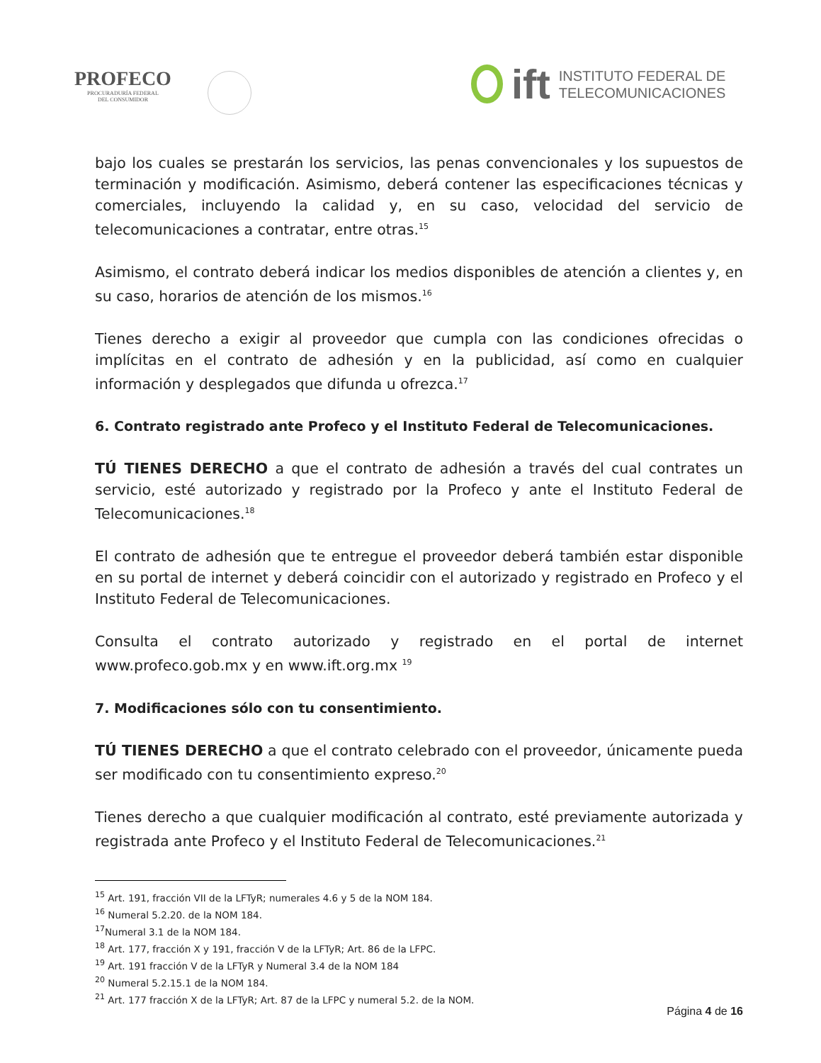PROFECO
PROCURADURÍA FEDERAL
DEL CONSUMIDOR
ift
INSTITUTO FEDERAL DE
TELECOMUNICACIONES
bajo los cuales se prestarán los servicios, las penas convencionales y los supuestos de terminación y modificación. Asimismo, deberá contener las especificaciones técnicas y comerciales, incluyendo la calidad y, en su caso, velocidad del servicio de telecomunicaciones a contratar, entre otras.<sup>15</sup>
Asimismo, el contrato deberá indicar los medios disponibles de atención a clientes y, en su caso, horarios de atención de los mismos.<sup>16</sup>
Tienes derecho a exigir al proveedor que cumpla con las condiciones ofrecidas o implícitas en el contrato de adhesión y en la publicidad, así como en cualquier información y desplegados que difunda u ofrezca.<sup>17</sup>
6. Contrato registrado ante Profeco y el Instituto Federal de Telecomunicaciones.
TÚ TIENES DERECHO a que el contrato de adhesión a través del cual contrates un servicio, esté autorizado y registrado por la Profeco y ante el Instituto Federal de Telecomunicaciones.<sup>18</sup>
El contrato de adhesión que te entregue el proveedor deberá también estar disponible en su portal de internet y deberá coincidir con el autorizado y registrado en Profeco y el Instituto Federal de Telecomunicaciones.
Consulta el contrato autorizado y registrado en el portal de internet www.profeco.gob.mx y en www.ift.org.mx <sup>19</sup>
7. Modificaciones sólo con tu consentimiento.
TÚ TIENES DERECHO a que el contrato celebrado con el proveedor, únicamente pueda ser modificado con tu consentimiento expreso.<sup>20</sup>
Tienes derecho a que cualquier modificación al contrato, esté previamente autorizada y registrada ante Profeco y el Instituto Federal de Telecomunicaciones.<sup>21</sup>
<sup>15</sup> Art. 191, fracción VII de la LFTyR; numerales 4.6 y 5 de la NOM 184.
<sup>16</sup> Numeral 5.2.20. de la NOM 184.
<sup>17</sup> Numeral 3.1 de la NOM 184.
<sup>18</sup> Art. 177, fracción X y 191, fracción V de la LFTyR; Art. 86 de la LFPC.
<sup>19</sup> Art. 191 fracción V de la LFTyR y Numeral 3.4 de la NOM 184
<sup>20</sup> Numeral 5.2.15.1 de la NOM 184.
<sup>21</sup> Art. 177 fracción X de la LFTyR; Art. 87 de la LFPC y numeral 5.2. de la NOM.
Página 4 de 16